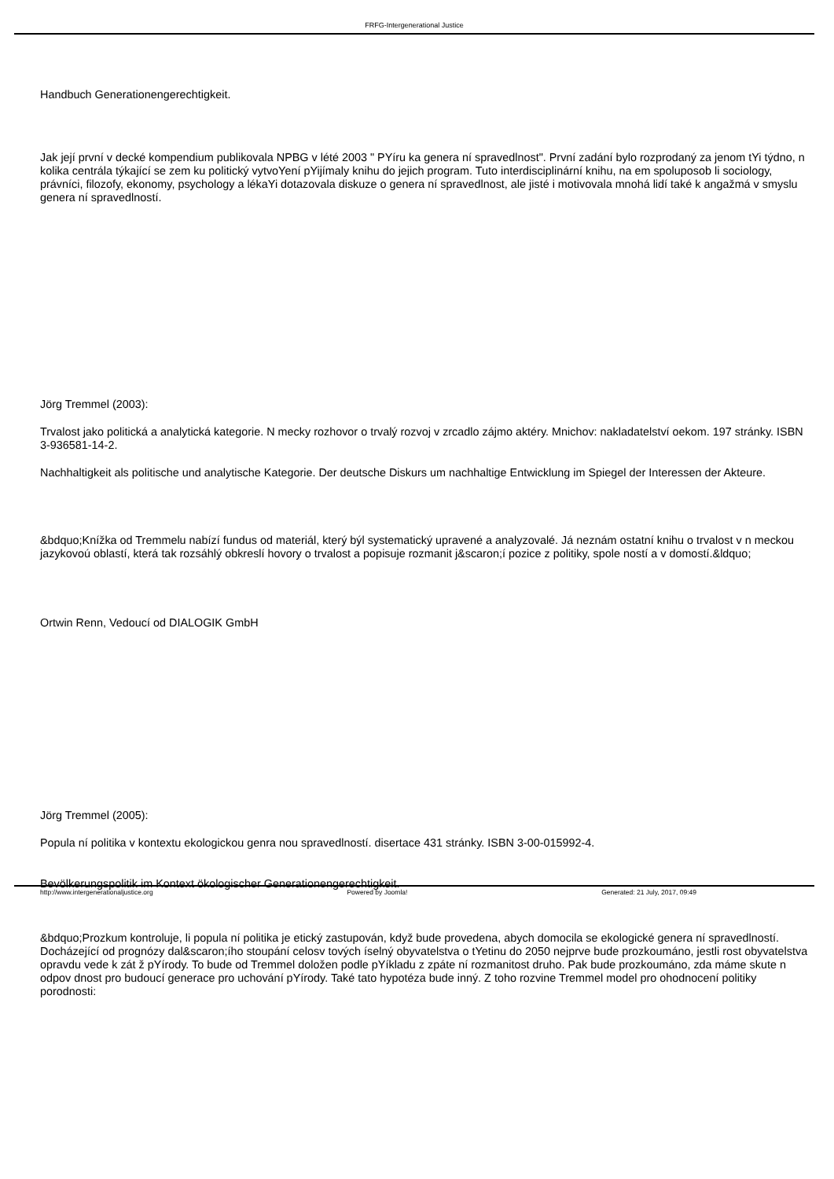FRFG-Intergenerational Justice
Handbuch Generationengerechtigkeit.
Jak její první v decké kompendium publikovala NPBG v lété 2003 " PYíru ka genera ní spravedlnost". První zadání bylo rozprodaný za jenom tYi týdno, n kolika centrála týkající se zem ku politický vytvoYení pYijímaly knihu do jejich program. Tuto interdisciplinární knihu, na em spoluposob li sociology, právníci, filozofy, ekonomy, psychology a lékaYi dotazovala diskuze o genera ní spravedlnost, ale jisté i motivovala mnohá lidí také k angažmá v smyslu genera ní spravedlností.
Jörg Tremmel (2003):
Trvalost jako politická a analytická kategorie. N mecky rozhovor o trvalý rozvoj v zrcadlo zájmo aktéry. Mnichov: nakladatelství oekom. 197 stránky. ISBN 3-936581-14-2.
Nachhaltigkeit als politische und analytische Kategorie. Der deutsche Diskurs um nachhaltige Entwicklung im Spiegel der Interessen der Akteure.
&bdquo;Knížka od Tremmelu nabízí fundus od materiál, který býl systematický upravené a analyzovalé. Já neznám ostatní knihu o trvalost v n meckou jazykovoú oblastí, která tak rozsáhlý obkreslí hovory o trvalost a popisuje rozmanit j&scaron;í pozice z politiky, spole ností a v domostí.&ldquo;
Ortwin Renn, Vedoucí od DIALOGIK GmbH
Jörg Tremmel (2005):
Popula ní politika v kontextu ekologickou genra nou spravedlností. disertace 431 stránky. ISBN 3-00-015992-4.
Bevölkerungspolitik im Kontext ökologischer Generationengerechtigkeit.
&bdquo;Prozkum kontroluje, li popula ní politika je etický zastupován, když bude provedena, abych domocila se ekologické genera ní spravedlností. Docházející od prognózy dal&scaron;ího stoupání celosv tových íselný obyvatelstva o tYetinu do 2050 nejprve bude prozkoumáno, jestli rost obyvatelstva opravdu vede k zát ž pYírody. To bude od Tremmel doložen podle pYíkladu z zpáte ní rozmanitost druho. Pak bude prozkoumáno, zda máme skute n odpov dnost pro budoucí generace pro uchování pYírody. Také tato hypotéza bude inný. Z toho rozvine Tremmel model pro ohodnocení politiky porodnosti:
http://www.intergenerationaljustice.org Powered by Joomla! Generated: 21 July, 2017, 09:49